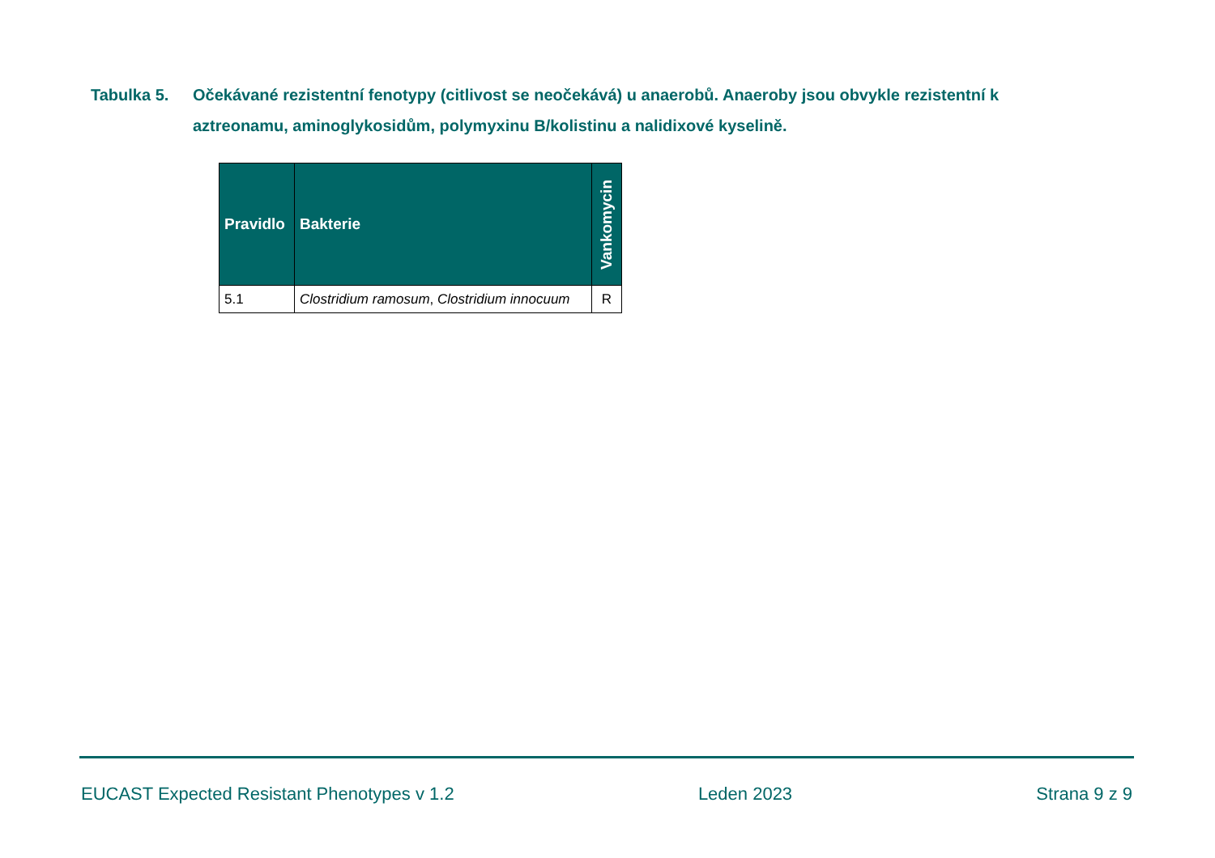Tabulka 5. Očekávané rezistentní fenotypy (citlivost se neočekává) u anaerobů. Anaeroby jsou obvykle rezistentní k aztreonamu, aminoglykosidům, polymyxinu B/kolistinu a nalidixové kyselině.
| Pravidlo | Bakterie | Vankomycin |
| --- | --- | --- |
| 5.1 | Clostridium ramosum , Clostridium innocuum | R |
EUCAST Expected Resistant Phenotypes v 1.2 Leden 2023 Strana 9 z 9